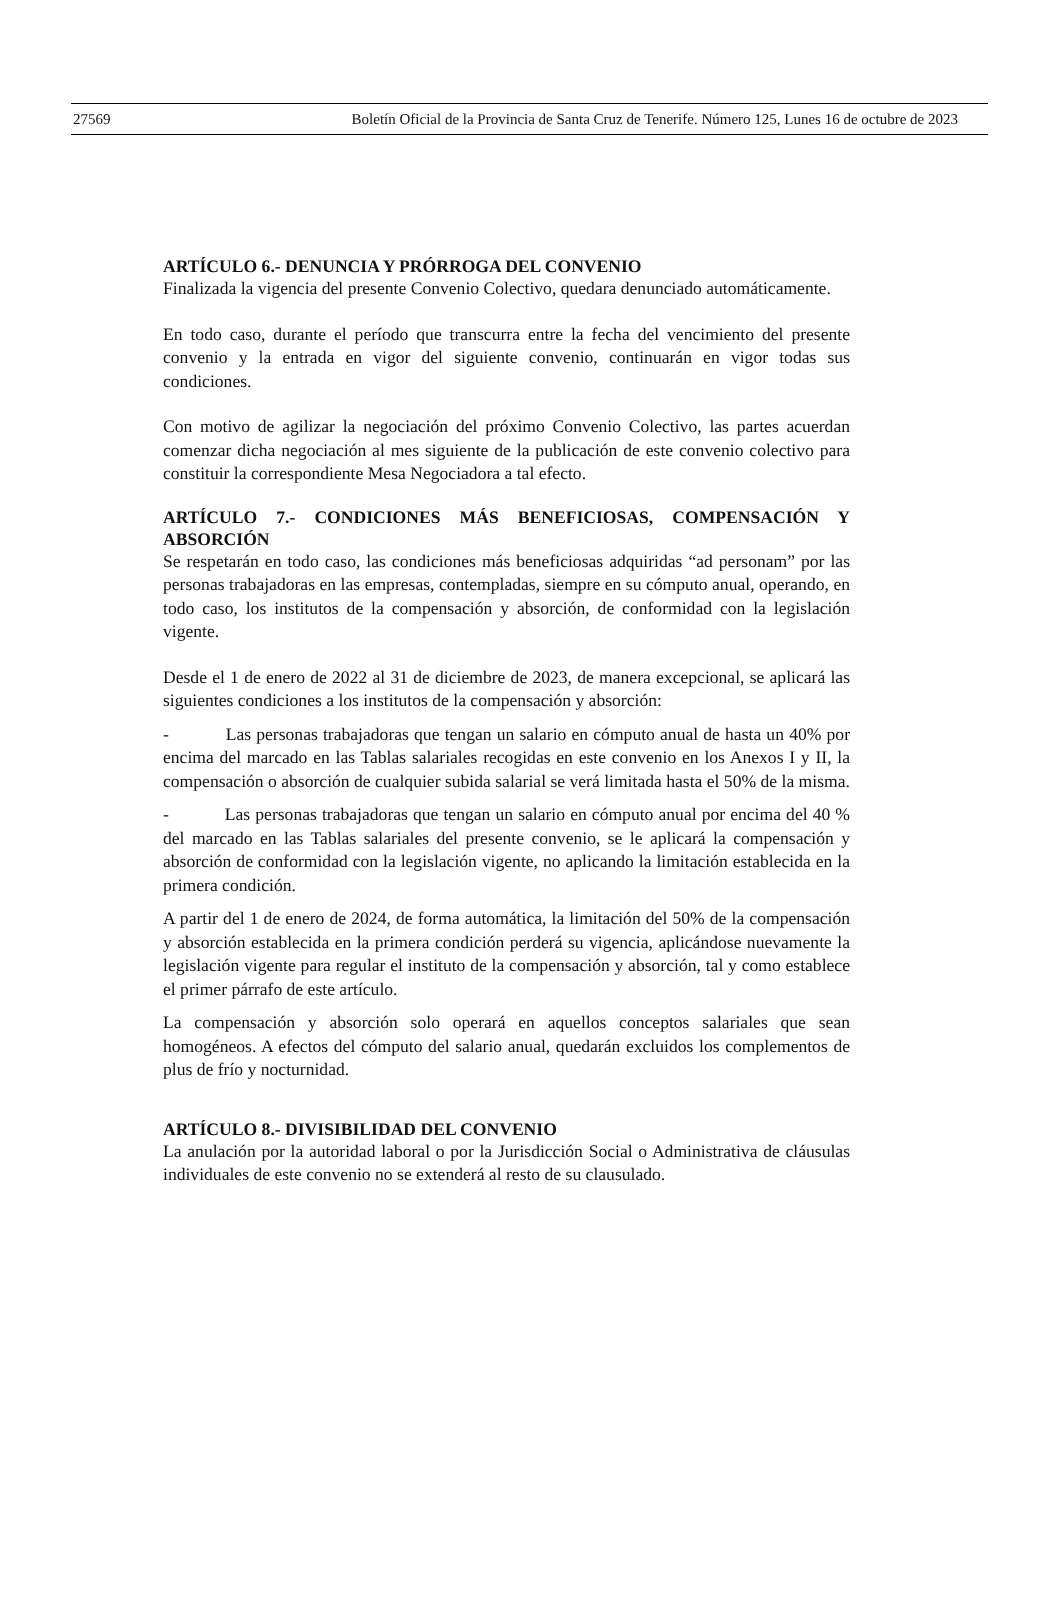27569 Boletín Oficial de la Provincia de Santa Cruz de Tenerife. Número 125, Lunes 16 de octubre de 2023
ARTÍCULO 6.- DENUNCIA Y PRÓRROGA DEL CONVENIO
Finalizada la vigencia del presente Convenio Colectivo, quedara denunciado automáticamente.
En todo caso, durante el período que transcurra entre la fecha del vencimiento del presente convenio y la entrada en vigor del siguiente convenio, continuarán en vigor todas sus condiciones.
Con motivo de agilizar la negociación del próximo Convenio Colectivo, las partes acuerdan comenzar dicha negociación al mes siguiente de la publicación de este convenio colectivo para constituir la correspondiente Mesa Negociadora a tal efecto.
ARTÍCULO 7.- CONDICIONES MÁS BENEFICIOSAS, COMPENSACIÓN Y ABSORCIÓN
Se respetarán en todo caso, las condiciones más beneficiosas adquiridas “ad personam” por las personas trabajadoras en las empresas, contempladas, siempre en su cómputo anual, operando, en todo caso, los institutos de la compensación y absorción, de conformidad con la legislación vigente.
Desde el 1 de enero de 2022 al 31 de diciembre de 2023, de manera excepcional, se aplicará las siguientes condiciones a los institutos de la compensación y absorción:
- Las personas trabajadoras que tengan un salario en cómputo anual de hasta un 40% por encima del marcado en las Tablas salariales recogidas en este convenio en los Anexos I y II, la compensación o absorción de cualquier subida salarial se verá limitada hasta el 50% de la misma.
- Las personas trabajadoras que tengan un salario en cómputo anual por encima del 40 % del marcado en las Tablas salariales del presente convenio, se le aplicará la compensación y absorción de conformidad con la legislación vigente, no aplicando la limitación establecida en la primera condición.
A partir del 1 de enero de 2024, de forma automática, la limitación del 50% de la compensación y absorción establecida en la primera condición perderá su vigencia, aplicándose nuevamente la legislación vigente para regular el instituto de la compensación y absorción, tal y como establece el primer párrafo de este artículo.
La compensación y absorción solo operará en aquellos conceptos salariales que sean homogéneos. A efectos del cómputo del salario anual, quedarán excluidos los complementos de plus de frío y nocturnidad.
ARTÍCULO 8.- DIVISIBILIDAD DEL CONVENIO
La anulación por la autoridad laboral o por la Jurisdicción Social o Administrativa de cláusulas individuales de este convenio no se extenderá al resto de su clausulado.